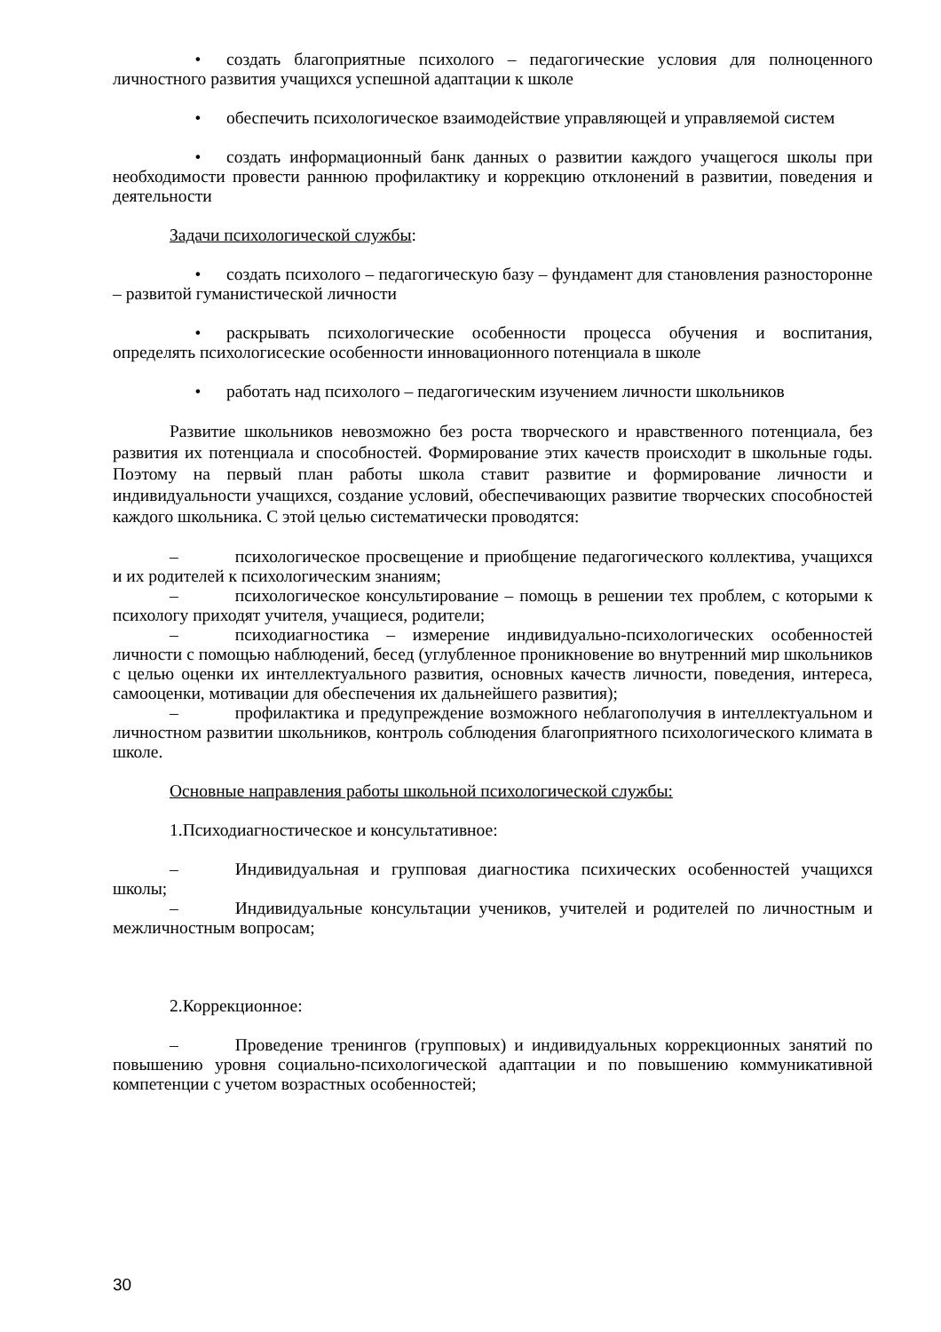• создать благоприятные психолого – педагогические условия для полноценного личностного развития учащихся успешной адаптации к школе
• обеспечить психологическое взаимодействие управляющей и управляемой систем
• создать информационный банк данных о развитии каждого учащегося школы при необходимости провести раннюю профилактику и коррекцию отклонений в развитии, поведения и деятельности
Задачи психологической службы:
• создать психолого – педагогическую базу – фундамент для становления разносторонне – развитой гуманистической личности
• раскрывать психологические особенности процесса обучения и воспитания, определять психологисеские особенности инновационного потенциала в школе
• работать над психолого – педагогическим изучением личности школьников
Развитие школьников невозможно без роста творческого и нравственного потенциала, без развития их потенциала и способностей. Формирование этих качеств происходит в школьные годы. Поэтому на первый план работы школа ставит развитие и формирование личности и индивидуальности учащихся, создание условий, обеспечивающих развитие творческих способностей каждого школьника. С этой целью систематически проводятся:
– психологическое просвещение и приобщение педагогического коллектива, учащихся и их родителей к психологическим знаниям;
– психологическое консультирование – помощь в решении тех проблем, с которыми к психологу приходят учителя, учащиеся, родители;
– психодиагностика – измерение индивидуально-психологических особенностей личности с помощью наблюдений, бесед (углубленное проникновение во внутренний мир школьников с целью оценки их интеллектуального развития, основных качеств личности, поведения, интереса, самооценки, мотивации для обеспечения их дальнейшего развития);
– профилактика и предупреждение возможного неблагополучия в интеллектуальном и личностном развитии школьников, контроль соблюдения благоприятного психологического климата в школе.
Основные направления работы школьной психологической службы:
1.Психодиагностическое и консультативное:
– Индивидуальная и групповая диагностика психических особенностей учащихся школы;
– Индивидуальные консультации учеников, учителей и родителей по личностным и межличностным вопросам;
2.Коррекционное:
– Проведение тренингов (групповых) и индивидуальных коррекционных занятий по повышению уровня социально-психологической адаптации и по повышению коммуникативной компетенции с учетом возрастных особенностей;
30